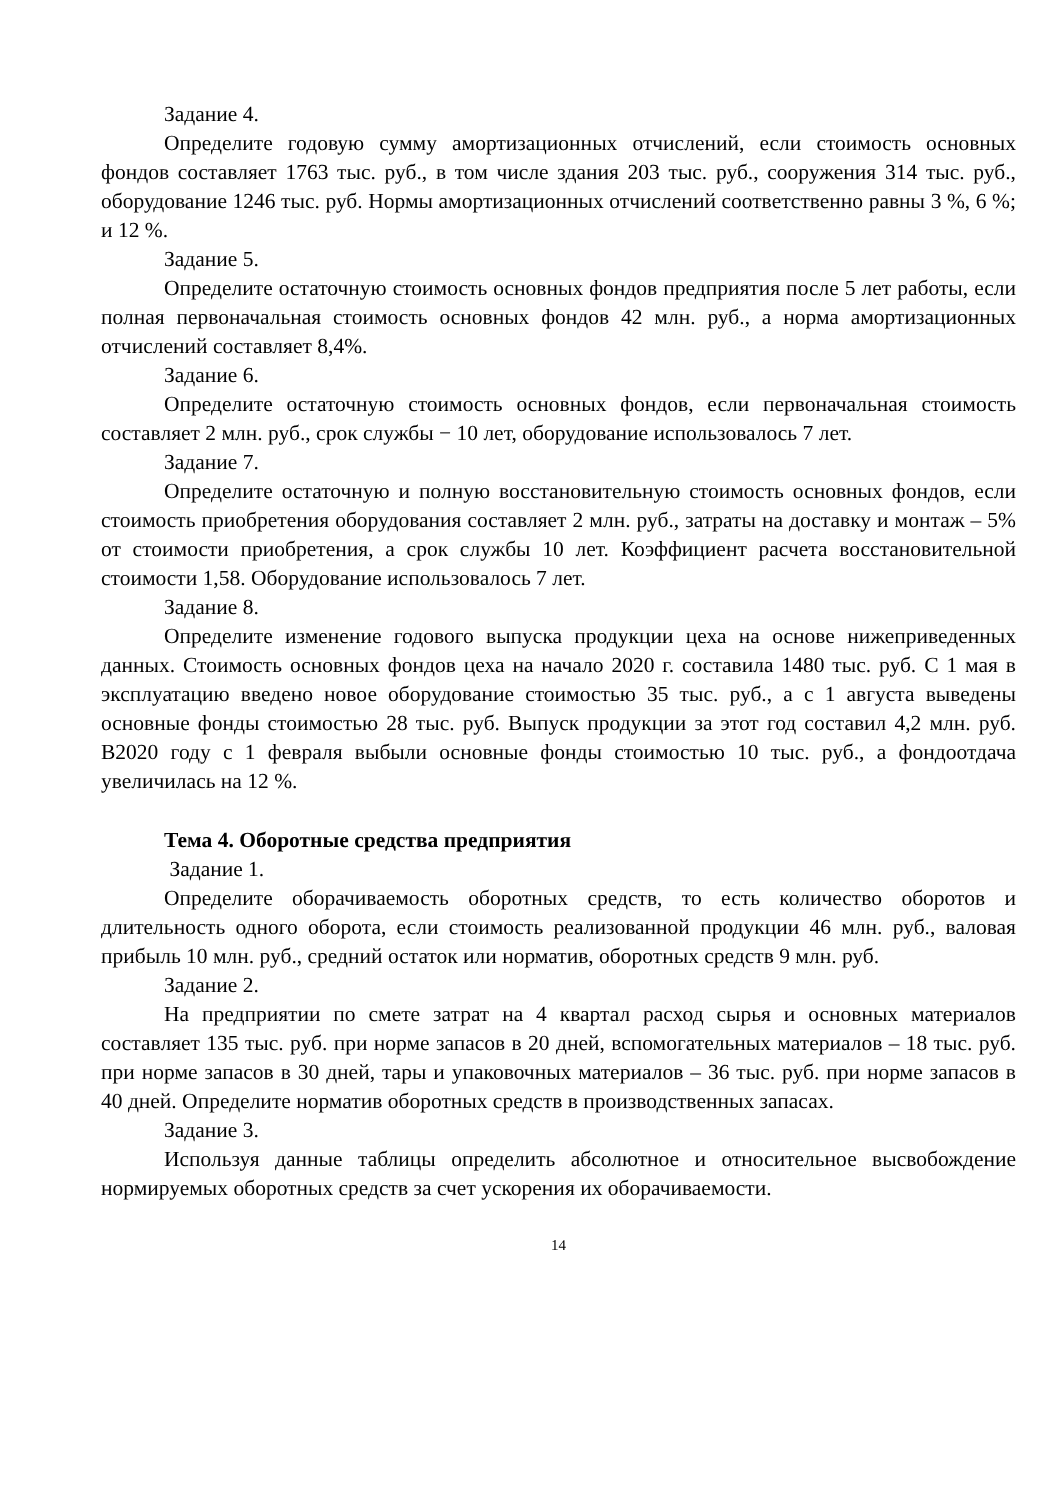Задание 4.
Определите годовую сумму амортизационных отчислений, если стоимость основных фондов составляет 1763 тыс. руб., в том числе здания 203 тыс. руб., сооружения 314 тыс. руб., оборудование 1246 тыс. руб. Нормы амортизационных отчислений соответственно равны 3 %, 6 %; и 12 %.
Задание 5.
Определите остаточную стоимость основных фондов предприятия после 5 лет работы, если полная первоначальная стоимость основных фондов 42 млн. руб., а норма амортизационных отчислений составляет 8,4%.
Задание 6.
Определите остаточную стоимость основных фондов, если первоначальная стоимость составляет 2 млн. руб., срок службы − 10 лет, оборудование использовалось 7 лет.
Задание 7.
Определите остаточную и полную восстановительную стоимость основных фондов, если стоимость приобретения оборудования составляет 2 млн. руб., затраты на доставку и монтаж – 5% от стоимости приобретения, а срок службы 10 лет. Коэффициент расчета восстановительной стоимости 1,58. Оборудование использовалось 7 лет.
Задание 8.
Определите изменение годового выпуска продукции цеха на основе нижеприведенных данных. Стоимость основных фондов цеха на начало 2020 г. составила 1480 тыс. руб. С 1 мая в эксплуатацию введено новое оборудование стоимостью 35 тыс. руб., а с 1 августа выведены основные фонды стоимостью 28 тыс. руб. Выпуск продукции за этот год составил 4,2 млн. руб. В2020 году с 1 февраля выбыли основные фонды стоимостью 10 тыс. руб., а фондоотдача увеличилась на 12 %.
Тема 4. Оборотные средства предприятия
Задание 1.
Определите оборачиваемость оборотных средств, то есть количество оборотов и длительность одного оборота, если стоимость реализованной продукции 46 млн. руб., валовая прибыль 10 млн. руб., средний остаток или норматив, оборотных средств 9 млн. руб.
Задание 2.
На предприятии по смете затрат на 4 квартал расход сырья и основных материалов составляет 135 тыс. руб. при норме запасов в 20 дней, вспомогательных материалов – 18 тыс. руб. при норме запасов в 30 дней, тары и упаковочных материалов – 36 тыс. руб. при норме запасов в 40 дней. Определите норматив оборотных средств в производственных запасах.
Задание 3.
Используя данные таблицы определить абсолютное и относительное высвобождение нормируемых оборотных средств за счет ускорения их оборачиваемости.
14